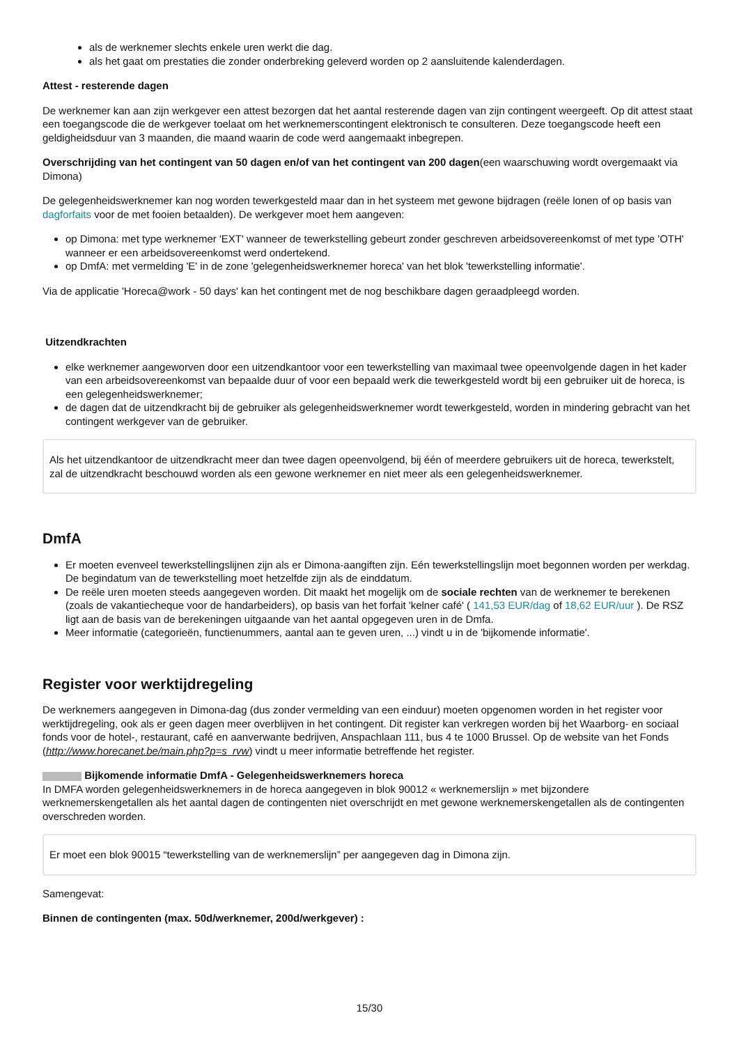als de werknemer slechts enkele uren werkt die dag.
als het gaat om prestaties die zonder onderbreking geleverd worden op 2 aansluitende kalenderdagen.
Attest - resterende dagen
De werknemer kan aan zijn werkgever een attest bezorgen dat het aantal resterende dagen van zijn contingent weergeeft. Op dit attest staat een toegangscode die de werkgever toelaat om het werknemerscontingent elektronisch te consulteren. Deze toegangscode heeft een geldigheidsduur van 3 maanden, die maand waarin de code werd aangemaakt inbegrepen.
Overschrijding van het contingent van 50 dagen en/of van het contingent van 200 dagen(een waarschuwing wordt overgemaakt via Dimona)
De gelegenheidswerknemer kan nog worden tewerkgesteld maar dan in het systeem met gewone bijdragen (reële lonen of op basis van dagforfaits voor de met fooien betaalden). De werkgever moet hem aangeven:
op Dimona: met type werknemer 'EXT' wanneer de tewerkstelling gebeurt zonder geschreven arbeidsovereenkomst of met type 'OTH' wanneer er een arbeidsovereenkomst werd ondertekend.
op DmfA: met vermelding 'E' in de zone 'gelegenheidswerknemer horeca' van het blok 'tewerkstelling informatie'.
Via de applicatie 'Horeca@work - 50 days' kan het contingent met de nog beschikbare dagen geraadpleegd worden.
Uitzendkrachten
elke werknemer aangeworven door een uitzendkantoor voor een tewerkstelling van maximaal twee opeenvolgende dagen in het kader van een arbeidsovereenkomst van bepaalde duur of voor een bepaald werk die tewerkgesteld wordt bij een gebruiker uit de horeca, is een gelegenheidswerknemer;
de dagen dat de uitzendkracht bij de gebruiker als gelegenheidswerknemer wordt tewerkgesteld, worden in mindering gebracht van het contingent werkgever van de gebruiker.
Als het uitzendkantoor de uitzendkracht meer dan twee dagen opeenvolgend, bij één of meerdere gebruikers uit de horeca, tewerkstelt, zal de uitzendkracht beschouwd worden als een gewone werknemer en niet meer als een gelegenheidswerknemer.
DmfA
Er moeten evenveel tewerkstellingslijnen zijn als er Dimona-aangiften zijn. Eén tewerkstellingslijn moet begonnen worden per werkdag. De begindatum van de tewerkstelling moet hetzelfde zijn als de einddatum.
De reële uren moeten steeds aangegeven worden. Dit maakt het mogelijk om de sociale rechten van de werknemer te berekenen (zoals de vakantiecheque voor de handarbeiders), op basis van het forfait 'kelner café' ( 141,53 EUR/dag of 18,62 EUR/uur ). De RSZ ligt aan de basis van de berekeningen uitgaande van het aantal opgegeven uren in de Dmfa.
Meer informatie (categorieën, functienummers, aantal aan te geven uren, ...) vindt u in de 'bijkomende informatie'.
Register voor werktijdregeling
De werknemers aangegeven in Dimona-dag (dus zonder vermelding van een einduur) moeten opgenomen worden in het register voor werktijdregeling, ook als er geen dagen meer overblijven in het contingent. Dit register kan verkregen worden bij het Waarborg- en sociaal fonds voor de hotel-, restaurant, café en aanverwante bedrijven, Anspachlaan 111, bus 4 te 1000 Brussel. Op de website van het Fonds (http://www.horecanet.be/main.php?p=s_rvw) vindt u meer informatie betreffende het register.
Bijkomende informatie DmfA - Gelegenheidswerknemers horeca
In DMFA worden gelegenheidswerknemers in de horeca aangegeven in blok 90012 « werknemerslijn » met bijzondere werknemerskengetallen als het aantal dagen de contingenten niet overschrijdt en met gewone werknemerskengetallen als de contingenten overschreden worden.
Er moet een blok 90015 “tewerkstelling van de werknemerslijn” per aangegeven dag in Dimona zijn.
Samengevat:
Binnen de contingenten (max. 50d/werknemer, 200d/werkgever) :
15/30